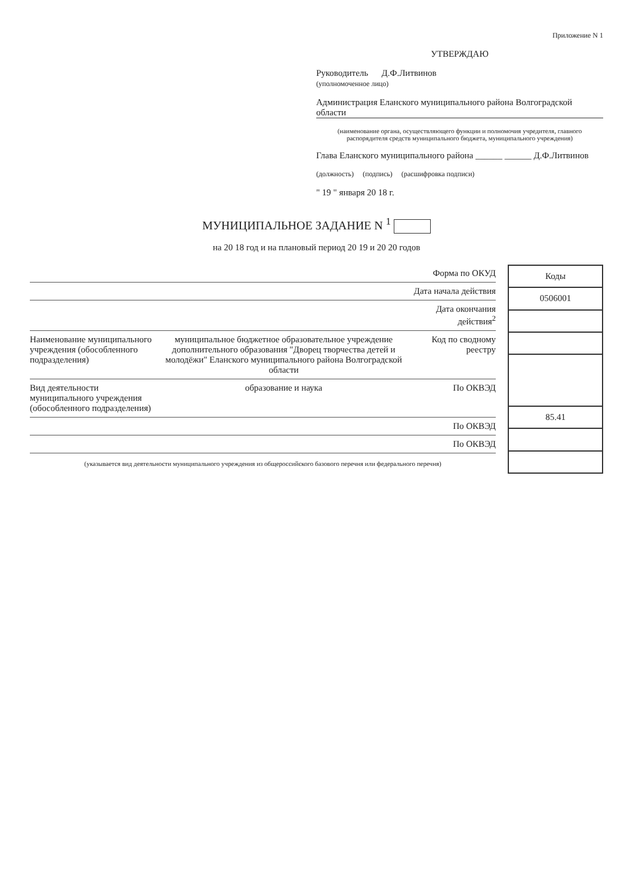Приложение N 1
УТВЕРЖДАЮ
Руководитель Д.Ф.Литвинов
(уполномоченное лицо)
Администрация Еланского муниципального района Волгоградской области
(наименование органа, осуществляющего функции и полномочия учредителя, главного распорядителя средств муниципального бюджета, муниципального учреждения)
Глава Еланского муниципального района ______ ______ Д.Ф.Литвинов
(должность) (подпись) (расшифровка подписи)
" 19 " января 20 18 г.
МУНИЦИПАЛЬНОЕ ЗАДАНИЕ N <sup>1</sup>
на 20 18 год и на плановый период 20 19 и 20 20 годов
Форма по ОКУД
Дата начала действия
Дата окончания действия<sup>2</sup>
Наименование муниципального учреждения (обособленного подразделения) муниципальное бюджетное образовательное учреждение дополнительного образования "Дворец творчества детей и молодёжи" Еланского муниципального района Волгоградской области Код по сводному реестру
Вид деятельности муниципального учреждения (обособленного подразделения) образование и наука По ОКВЭД
По ОКВЭД
По ОКВЭД
(указывается вид деятельности муниципального учреждения из общероссийского базового перечня или федерального перечня)
| Коды |
| --- |
| 0506001 |
| 85.41 |